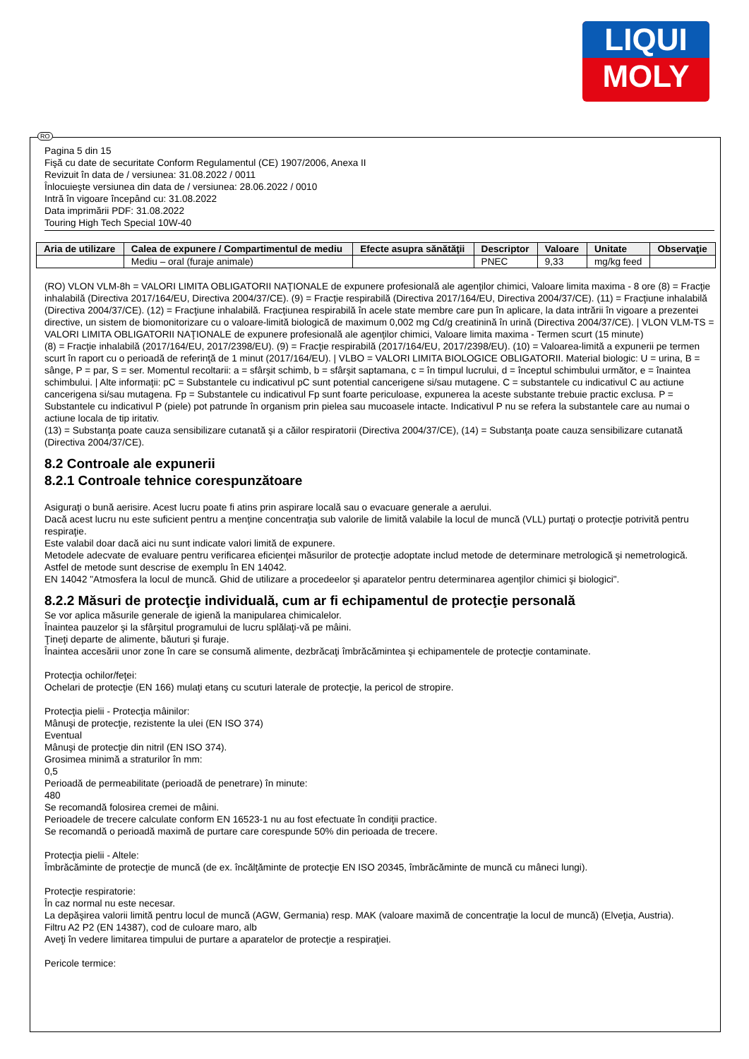LIQUI
MOLY
RO
Pagina 5 din 15
Fişă cu date de securitate Conform Regulamentul (CE) 1907/2006, Anexa II
Revizuit în data de / versiunea: 31.08.2022 / 0011
Înlocuieşte versiunea din data de / versiunea: 28.06.2022 / 0010
Intră în vigoare începând cu: 31.08.2022
Data imprimării PDF: 31.08.2022
Touring High Tech Special 10W-40
| Aria de utilizare | Calea de expunere / Compartimentul de mediu | Efecte asupra sănătăţii | Descriptor | Valoare | Unitate | Observaţie |
| --- | --- | --- | --- | --- | --- | --- |
| | Mediu – oral (furaje animale) | | PNEC | 9,33 | mg/kg feed | |
(RO) VLON VLM-8h = VALORI LIMITA OBLIGATORII NAŢIONALE de expunere profesională ale agenţilor chimici, Valoare limita maxima - 8 ore (8) = Fracţie inhalabilă (Directiva 2017/164/EU, Directiva 2004/37/CE). (9) = Fracţie respirabilă (Directiva 2017/164/EU, Directiva 2004/37/CE). (11) = Fracţiune inhalabilă (Directiva 2004/37/CE). (12) = Fracţiune inhalabilă. Fracţiunea respirabilă în acele state membre care pun în aplicare, la data intrării în vigoare a prezentei directive, un sistem de biomonitorizare cu o valoare-limită biologică de maximum 0,002 mg Cd/g creatinină în urină (Directiva 2004/37/CE). | VLON VLM-TS = VALORI LIMITA OBLIGATORII NAŢIONALE de expunere profesională ale agenţilor chimici, Valoare limita maxima - Termen scurt (15 minute)
(8) = Fracţie inhalabilă (2017/164/EU, 2017/2398/EU). (9) = Fracţie respirabilă (2017/164/EU, 2017/2398/EU). (10) = Valoarea-limită a expunerii pe termen scurt în raport cu o perioadă de referinţă de 1 minut (2017/164/EU). | VLBO = VALORI LIMITA BIOLOGICE OBLIGATORII. Material biologic: U = urina, B = sânge, P = par, S = ser. Momentul recoltarii: a = sfârşit schimb, b = sfârşit saptamana, c = în timpul lucrului, d = începtul schimbului următor, e = înaintea schimbului. | Alte informaţii: pC = Substantele cu indicativul pC sunt potential cancerigene si/sau mutagene. C = substantele cu indicativul C au actiune cancerigena si/sau mutagena. Fp = Substantele cu indicativul Fp sunt foarte periculoase, expunerea la aceste substante trebuie practic exclusa. P = Substantele cu indicativul P (piele) pot patrunde în organism prin pielea sau mucoasele intacte. Indicativul P nu se refera la substantele care au numai o actiune locala de tip iritativ.
(13) = Substanţa poate cauza sensibilizare cutanată şi a căilor respiratorii (Directiva 2004/37/CE), (14) = Substanţa poate cauza sensibilizare cutanată (Directiva 2004/37/CE).
8.2 Controale ale expunerii
8.2.1 Controale tehnice corespunzătoare
Asiguraţi o bună aerisire. Acest lucru poate fi atins prin aspirare locală sau o evacuare generale a aerului.
Dacă acest lucru nu este suficient pentru a menţine concentraţia sub valorile de limită valabile la locul de muncă (VLL) purtaţi o protecţie potrivită pentru respiraţie.
Este valabil doar dacă aici nu sunt indicate valori limită de expunere.
Metodele adecvate de evaluare pentru verificarea eficienţei măsurilor de protecţie adoptate includ metode de determinare metrologică şi nemetrologică.
Astfel de metode sunt descrise de exemplu în EN 14042.
EN 14042 "Atmosfera la locul de muncă. Ghid de utilizare a procedeelor şi aparatelor pentru determinarea agenţilor chimici şi biologici".
8.2.2 Măsuri de protecţie individuală, cum ar fi echipamentul de protecţie personală
Se vor aplica măsurile generale de igienă la manipularea chimicalelor.
Înaintea pauzelor şi la sfârşitul programului de lucru splălaţi-vă pe mâini.
Ţineţi departe de alimente, băuturi şi furaje.
Înaintea accesării unor zone în care se consumă alimente, dezbrăcaţi îmbrăcămintea şi echipamentele de protecţie contaminate.
Protecţia ochilor/feţei:
Ochelari de protecţie (EN 166) mulaţi etanş cu scuturi laterale de protecţie, la pericol de stropire.
Protecţia pielii - Protecţia mâinilor:
Mânuşi de protecţie, rezistente la ulei (EN ISO 374)
Eventual
Mânuşi de protecţie din nitril (EN ISO 374).
Grosimea minimă a straturilor în mm:
0,5
Perioadă de permeabilitate (perioadă de penetrare) în minute:
480
Se recomandă folosirea cremei de mâini.
Perioadele de trecere calculate conform EN 16523-1 nu au fost efectuate în condiţii practice.
Se recomandă o perioadă maximă de purtare care corespunde 50% din perioada de trecere.
Protecţia pielii - Altele:
Îmbrăcăminte de protecţie de muncă (de ex. încălţăminte de protecţie EN ISO 20345, îmbrăcăminte de muncă cu mâneci lungi).
Protecţie respiratorie:
În caz normal nu este necesar.
La depăşirea valorii limită pentru locul de muncă (AGW, Germania) resp. MAK (valoare maximă de concentraţie la locul de muncă) (Elveţia, Austria).
Filtru A2 P2 (EN 14387), cod de culoare maro, alb
Aveţi în vedere limitarea timpului de purtare a aparatelor de protecţie a respiraţiei.
Pericole termice: